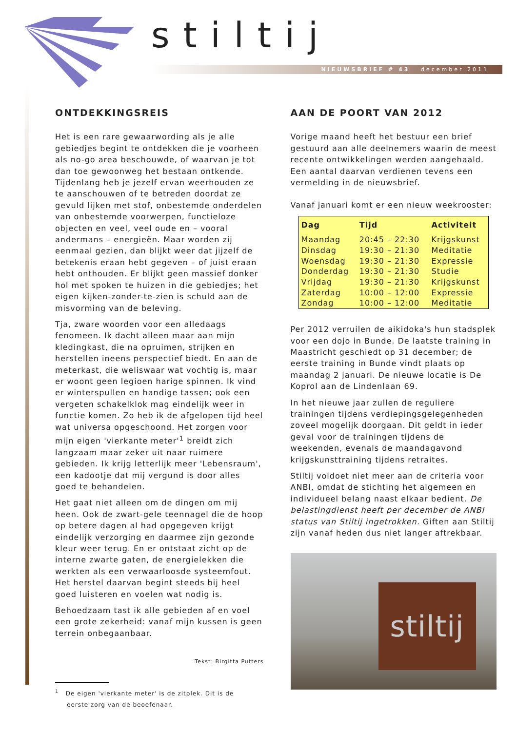stiltij
NIEUWSBRIEF # 43 december 2011
ONTDEKKINGSREIS
Het is een rare gewaarwording als je alle gebiedjes begint te ontdekken die je voorheen als no-go area beschouwde, of waarvan je tot dan toe gewoonweg het bestaan ontkende. Tijdenlang heb je jezelf ervan weerhouden ze te aanschouwen of te betreden doordat ze gevuld lijken met stof, onbestemde onderdelen van onbestemde voorwerpen, functieloze objecten en veel, veel oude en – vooral andermans – energieën. Maar worden zij eenmaal gezien, dan blijkt weer dat jijzelf de betekenis eraan hebt gegeven – of juist eraan hebt onthouden. Er blijkt geen massief donker hol met spoken te huizen in die gebiedjes; het eigen kijken-zonder-te-zien is schuld aan de misvorming van de beleving.
Tja, zware woorden voor een alledaags fenomeen. Ik dacht alleen maar aan mijn kledingkast, die na opruimen, strijken en herstellen ineens perspectief biedt. En aan de meterkast, die weliswaar wat vochtig is, maar er woont geen legioen harige spinnen. Ik vind er winterspullen en handige tassen; ook een vergeten schakelklok mag eindelijk weer in functie komen. Zo heb ik de afgelopen tijd heel wat universa opgeschoond. Het zorgen voor mijn eigen 'vierkante meter'<sup>1</sup> breidt zich langzaam maar zeker uit naar ruimere gebieden. Ik krijg letterlijk meer 'Lebensraum', een kadootje dat mij vergund is door alles goed te behandelen.
Het gaat niet alleen om de dingen om mij heen. Ook de zwart-gele teennagel die de hoop op betere dagen al had opgegeven krijgt eindelijk verzorging en daarmee zijn gezonde kleur weer terug. En er ontstaat zicht op de interne zwarte gaten, de energielekken die werkten als een verwaarloosde systeemfout. Het herstel daarvan begint steeds bij heel goed luisteren en voelen wat nodig is.
Behoedzaam tast ik alle gebieden af en voel een grote zekerheid: vanaf mijn kussen is geen terrein onbegaanbaar.
Tekst: Birgitta Putters
<sup>1</sup> De eigen 'vierkante meter' is de zitplek. Dit is de
eerste zorg van de beoefenaar.
AAN DE POORT VAN 2012
Vorige maand heeft het bestuur een brief gestuurd aan alle deelnemers waarin de meest recente ontwikkelingen werden aangehaald. Een aantal daarvan verdienen tevens een vermelding in de nieuwsbrief.
Vanaf januari komt er een nieuw weekrooster:
| Dag | Tijd | Activiteit |
| --- | --- | --- |
| Maandag | 20:45 – 22:30 | Krijgskunst |
| Dinsdag | 19:30 – 21:30 | Meditatie |
| Woensdag | 19:30 – 21:30 | Expressie |
| Donderdag | 19:30 – 21:30 | Studie |
| Vrijdag | 19:30 – 21:30 | Krijgskunst |
| Zaterdag | 10:00 – 12:00 | Expressie |
| Zondag | 10:00 – 12:00 | Meditatie |
Per 2012 verruilen de aikidoka's hun stadsplek voor een dojo in Bunde. De laatste training in Maastricht geschiedt op 31 december; de eerste training in Bunde vindt plaats op maandag 2 januari. De nieuwe locatie is De Koprol aan de Lindenlaan 69.
In het nieuwe jaar zullen de reguliere trainingen tijdens verdiepingsgelegenheden zoveel mogelijk doorgaan. Dit geldt in ieder geval voor de trainingen tijdens de weekenden, evenals de maandagavond krijgskunsttraining tijdens retraites.
Stiltij voldoet niet meer aan de criteria voor ANBI, omdat de stichting het algemeen en individueel belang naast elkaar bedient. De belastingdienst heeft per december de ANBI status van Stiltij ingetrokken. Giften aan Stiltij zijn vanaf heden dus niet langer aftrekbaar.
stiltij